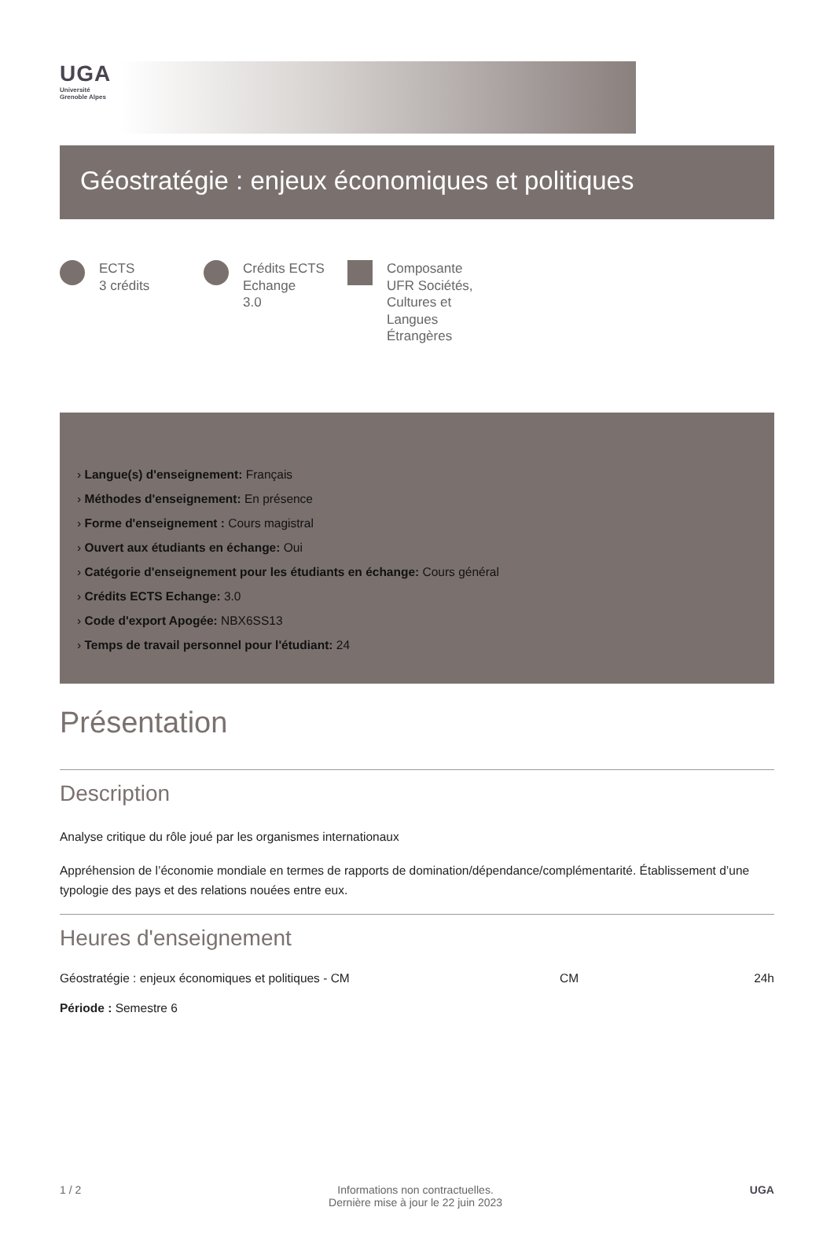UGA
Université
Grenoble Alpes
Géostratégie : enjeux économiques et politiques
ECTS
3 crédits
Crédits ECTS Echange
3.0
Composante
UFR Sociétés, Cultures et Langues Étrangères
› Langue(s) d'enseignement: Français
› Méthodes d'enseignement: En présence
› Forme d'enseignement : Cours magistral
› Ouvert aux étudiants en échange: Oui
› Catégorie d'enseignement pour les étudiants en échange: Cours général
› Crédits ECTS Echange: 3.0
› Code d'export Apogée: NBX6SS13
› Temps de travail personnel pour l'étudiant: 24
Présentation
Description
Analyse critique du rôle joué par les organismes internationaux
Appréhension de l’économie mondiale en termes de rapports de domination/dépendance/complémentarité. Établissement d’une typologie des pays et des relations nouées entre eux.
Heures d'enseignement
Géostratégie : enjeux économiques et politiques - CM CM 24h
Période : Semestre 6
1 / 2 Informations non contractuelles.
Dernière mise à jour le 22 juin 2023 UGA